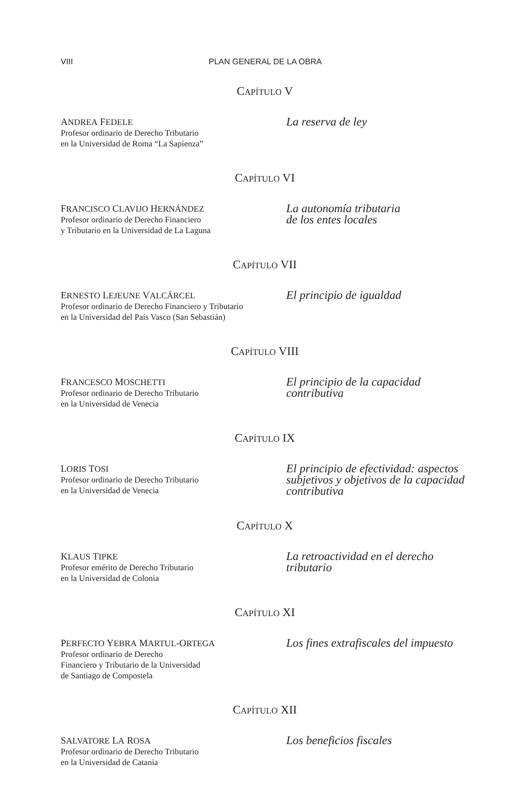VIII PLAN GENERAL DE LA OBRA
CAPÍTULO V
ANDREA FEDELE
Profesor ordinario de Derecho Tributario
en la Universidad de Roma “La Sapienza”
La reserva de ley
CAPÍTULO VI
FRANCISCO CLAVIJO HERNÁNDEZ
Profesor ordinario de Derecho Financiero
y Tributario en la Universidad de La Laguna
La autonomía tributaria
de los entes locales
CAPÍTULO VII
ERNESTO LEJEUNE VALCÁRCEL
Profesor ordinario de Derecho Financiero y Tributario
en la Universidad del País Vasco (San Sebastián)
El principio de igualdad
CAPÍTULO VIII
FRANCESCO MOSCHETTI
Profesor ordinario de Derecho Tributario
en la Universidad de Venecia
El principio de la capacidad
contributiva
CAPÍTULO IX
LORIS TOSI
Profesor ordinario de Derecho Tributario
en la Universidad de Venecia
El principio de efectividad: aspectos
subjetivos y objetivos de la capacidad
contributiva
CAPÍTULO X
KLAUS TIPKE
Profesor emérito de Derecho Tributario
en la Universidad de Colonia
La retroactividad en el derecho
tributario
CAPÍTULO XI
PERFECTO YEBRA MARTUL-ORTEGA
Profesor ordinario de Derecho
Financiero y Tributario de la Universidad
de Santiago de Compostela
Los fines extrafiscales del impuesto
CAPÍTULO XII
SALVATORE LA ROSA
Profesor ordinario de Derecho Tributario
en la Universidad de Catania
Los beneficios fiscales